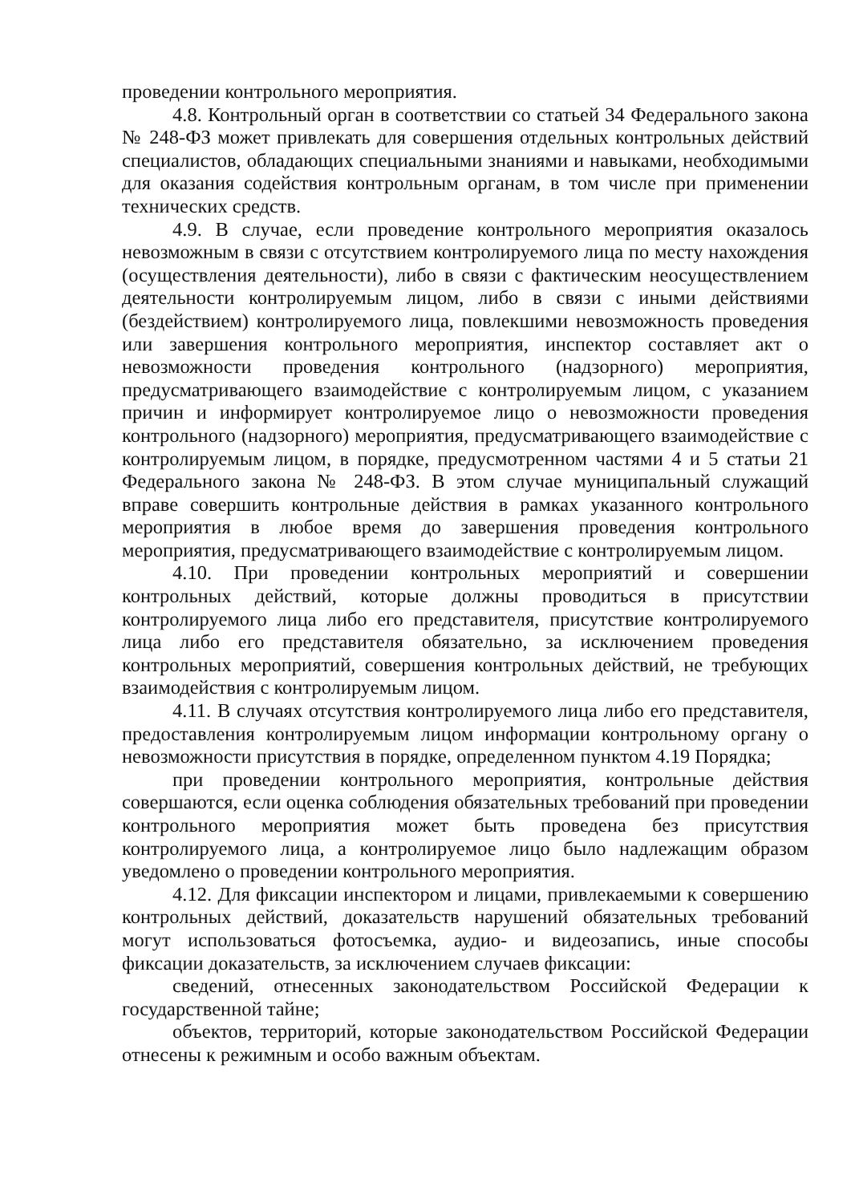проведении контрольного мероприятия.
4.8. Контрольный орган в соответствии со статьей 34 Федерального закона № 248-ФЗ может привлекать для совершения отдельных контрольных действий специалистов, обладающих специальными знаниями и навыками, необходимыми для оказания содействия контрольным органам, в том числе при применении технических средств.
4.9. В случае, если проведение контрольного мероприятия оказалось невозможным в связи с отсутствием контролируемого лица по месту нахождения (осуществления деятельности), либо в связи с фактическим неосуществлением деятельности контролируемым лицом, либо в связи с иными действиями (бездействием) контролируемого лица, повлекшими невозможность проведения или завершения контрольного мероприятия, инспектор составляет акт о невозможности проведения контрольного (надзорного) мероприятия, предусматривающего взаимодействие с контролируемым лицом, с указанием причин и информирует контролируемое лицо о невозможности проведения контрольного (надзорного) мероприятия, предусматривающего взаимодействие с контролируемым лицом, в порядке, предусмотренном частями 4 и 5 статьи 21 Федерального закона № 248-ФЗ. В этом случае муниципальный служащий вправе совершить контрольные действия в рамках указанного контрольного мероприятия в любое время до завершения проведения контрольного мероприятия, предусматривающего взаимодействие с контролируемым лицом.
4.10. При проведении контрольных мероприятий и совершении контрольных действий, которые должны проводиться в присутствии контролируемого лица либо его представителя, присутствие контролируемого лица либо его представителя обязательно, за исключением проведения контрольных мероприятий, совершения контрольных действий, не требующих взаимодействия с контролируемым лицом.
4.11. В случаях отсутствия контролируемого лица либо его представителя, предоставления контролируемым лицом информации контрольному органу о невозможности присутствия в порядке, определенном пунктом 4.19 Порядка;
при проведении контрольного мероприятия, контрольные действия совершаются, если оценка соблюдения обязательных требований при проведении контрольного мероприятия может быть проведена без присутствия контролируемого лица, а контролируемое лицо было надлежащим образом уведомлено о проведении контрольного мероприятия.
4.12. Для фиксации инспектором и лицами, привлекаемыми к совершению контрольных действий, доказательств нарушений обязательных требований могут использоваться фотосъемка, аудио- и видеозапись, иные способы фиксации доказательств, за исключением случаев фиксации:
сведений, отнесенных законодательством Российской Федерации к государственной тайне;
объектов, территорий, которые законодательством Российской Федерации отнесены к режимным и особо важным объектам.